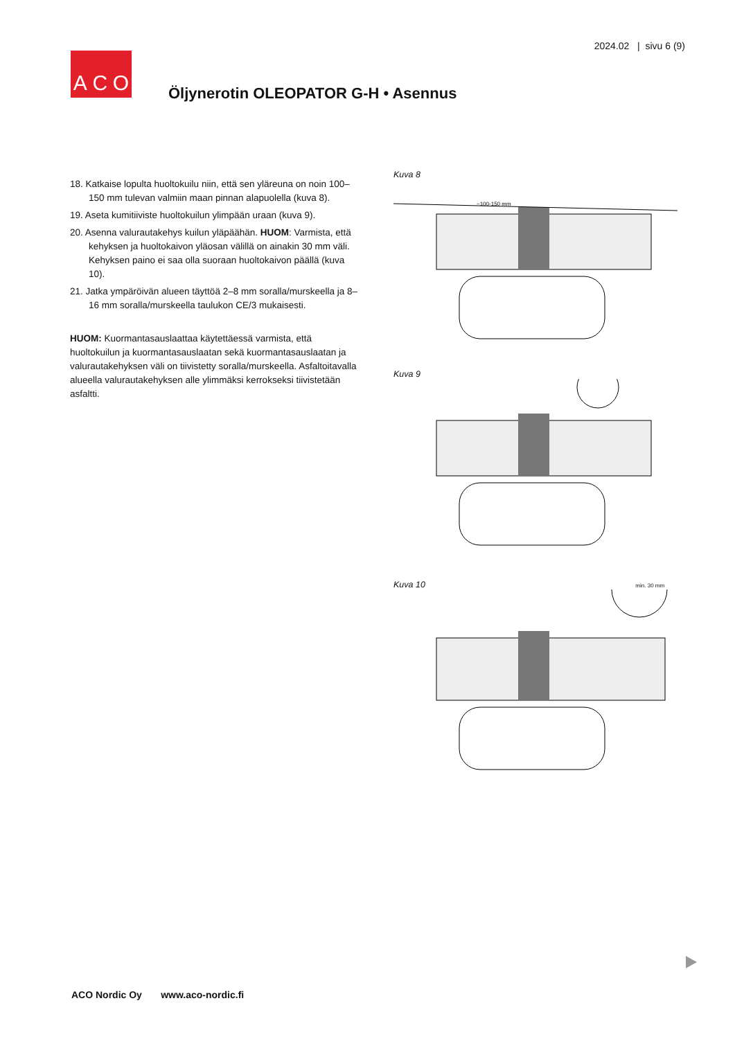2024.02 | sivu 6 (9)
A C O
Öljynerotin OLEOPATOR G-H • Asennus
18. Katkaise lopulta huoltokuilu niin, että sen yläreuna on noin 100–150 mm tulevan valmiin maan pinnan alapuolella (kuva 8).
19. Aseta kumitiiviste huoltokuilun ylimpään uraan (kuva 9).
20. Asenna valurautakehys kuilun yläpäähän. HUOM: Varmista, että kehyksen ja huoltokaivon yläosan välillä on ainakin 30 mm väli. Kehyksen paino ei saa olla suoraan huoltokaivon päällä (kuva 10).
21. Jatka ympäröivän alueen täyttöä 2–8 mm soralla/murskeella ja 8–16 mm soralla/murskeella taulukon CE/3 mukaisesti.
HUOM: Kuormantasauslaattaa käytettäessä varmista, että huoltokuilun ja kuormantasauslaatan sekä kuormantasauslaatan ja valurautakehyksen väli on tiivistetty soralla/murskeella. Asfaltoitavalla alueella valurautakehyksen alle ylimmäksi kerrokseksi tiivistetään asfaltti.
Kuva 8
~100-150 mm
Kuva 9
Kuva 10 min. 30 mm
ACO Nordic Oy www.aco-nordic.fi